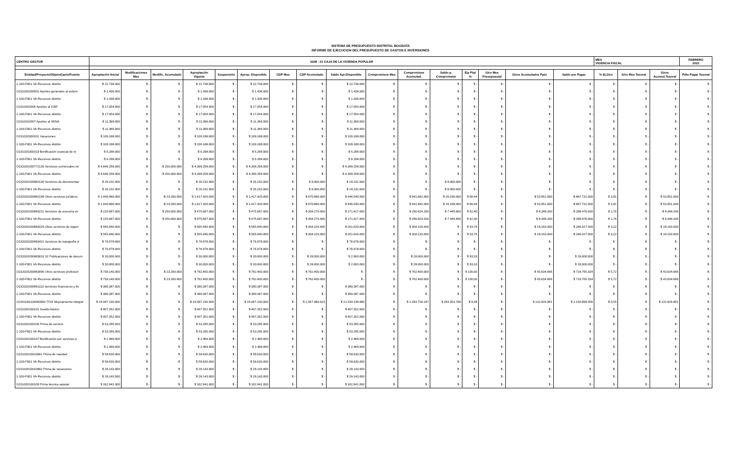SISTEMA DE PRESUPUESTO DISTRITAL BOGDATA
INFORME DE EJECUCION DEL PRESUPUESTO DE GASTOS E INVERSIONES
| CENTRO GESTOR | 0208 - 01 CAJA DE LA VIVIENDA POPULAR | | | | | | | | | | | | | | | | MES VIGENCIA FISCAL | | | FEBRERO 2022 |
| Entidad/Proyecto/ObjetoGasto/Fuente | Apropiación Inicial | Modificaciones Mes | Modific. Acumulado | Apropiación Vigente | Suspensión | Aprop. Disponible | CDP Mes | CDP Acumulado | Saldo Apr.Disponible | Compromisos Mes | Compromisos Acumulad. | Saldo p. Comprometer | Eje Ptal % | Giro Mes Presupuestal | Giros Acumulados Ppto | Saldo por Pagar | % Ej.Giro | Giro Mes Tesoral | Giros Acumul.Tesoral | Pdte Pagar Tesoral |
| 1-100-F001 VA-Recursos distrito | $ 22.738.000 | $ - | $ - | $ 22.738.000 | $ - | $ 22.738.000 | $ - | $ - | $ 22.738.000 | $ - | $ - | $ - | $ - | $ - | $ - | $ - | $ - | $ - | $ - | $ - |
| O231020200501 Aportes generales al sistem | $ 1.438.000 | $ - | $ - | $ 1.438.000 | $ - | $ 1.438.000 | $ - | $ - | $ 1.438.000 | $ - | $ - | $ - | $ - | $ - | $ - | $ - | $ - | $ - | $ - | $ - |
| 1-100-F001 VA-Recursos distrito | $ 1.438.000 | $ - | $ - | $ 1.438.000 | $ - | $ 1.438.000 | $ - | $ - | $ 1.438.000 | $ - | $ - | $ - | $ - | $ - | $ - | $ - | $ - | $ - | $ - | $ - |
| O2310202006 Aportes al ICBF | $ 17.054.000 | $ - | $ - | $ 17.054.000 | $ - | $ 17.054.000 | $ - | $ - | $ 17.054.000 | $ - | $ - | $ - | $ - | $ - | $ - | $ - | $ - | $ - | $ - | $ - |
| 1-100-F001 VA-Recursos distrito | $ 17.054.000 | $ - | $ - | $ 17.054.000 | $ - | $ 17.054.000 | $ - | $ - | $ 17.054.000 | $ - | $ - | $ - | $ - | $ - | $ - | $ - | $ - | $ - | $ - | $ - |
| O2310202007 Aportes al SENA | $ 11.369.000 | $ - | $ - | $ 11.369.000 | $ - | $ 11.369.000 | $ - | $ - | $ 11.369.000 | $ - | $ - | $ - | $ - | $ - | $ - | $ - | $ - | $ - | $ - | $ - |
| 1-100-F001 VA-Recursos distrito | $ 11.369.000 | $ - | $ - | $ 11.369.000 | $ - | $ 11.369.000 | $ - | $ - | $ 11.369.000 | $ - | $ - | $ - | $ - | $ - | $ - | $ - | $ - | $ - | $ - | $ - |
| O231020300101 Vacaciones | $ 109.188.000 | $ - | $ - | $ 109.188.000 | $ - | $ 109.188.000 | $ - | $ - | $ 109.188.000 | $ - | $ - | $ - | $ - | $ - | $ - | $ - | $ - | $ - | $ - | $ - |
| 1-100-F001 VA-Recursos distrito | $ 109.188.000 | $ - | $ - | $ 109.188.000 | $ - | $ 109.188.000 | $ - | $ - | $ 109.188.000 | $ - | $ - | $ - | $ - | $ - | $ - | $ - | $ - | $ - | $ - | $ - |
| O231020300103 Bonificación especial de re | $ 6.298.000 | $ - | $ - | $ 6.298.000 | $ - | $ 6.298.000 | $ - | $ - | $ 6.298.000 | $ - | $ - | $ - | $ - | $ - | $ - | $ - | $ - | $ - | $ - | $ - |
| 1-100-F001 VA-Recursos distrito | $ 6.298.000 | $ - | $ - | $ 6.298.000 | $ - | $ 6.298.000 | $ - | $ - | $ 6.298.000 | $ - | $ - | $ - | $ - | $ - | $ - | $ - | $ - | $ - | $ - | $ - |
| O232020200772130 Servicios comerciales rel | $ 4.649.258.000 | $ - | -$ 250.000.000 | $ 4.399.258.000 | $ - | $ 4.399.258.000 | $ - | $ - | $ 4.399.258.000 | $ - | $ - | $ - | $ - | $ - | $ - | $ - | $ - | $ - | $ - | $ - |
| 1-100-F001 VA-Recursos distrito | $ 4.649.258.000 | $ - | -$ 250.000.000 | $ 4.399.258.000 | $ - | $ 4.399.258.000 | $ - | $ - | $ 4.399.258.000 | $ - | $ - | $ - | $ - | $ - | $ - | $ - | $ - | $ - | $ - | $ - |
| O232020200882130 Servicios de documentac | $ 26.232.000 | $ - | $ - | $ 26.232.000 | $ - | $ 26.232.000 | $ - | $ 8.000.000 | $ 18.232.000 | $ - | $ - | $ 8.000.000 | $ - | $ - | $ - | $ - | $ - | $ - | $ - | $ - |
| 1-100-F001 VA-Recursos distrito | $ 26.232.000 | $ - | $ - | $ 26.232.000 | $ - | $ 26.232.000 | $ - | $ 8.000.000 | $ 18.232.000 | $ - | $ - | $ 8.000.000 | $ - | $ - | $ - | $ - | $ - | $ - | $ - | $ - |
| O232020200882199 Otros servicios jurídicos | $ 1.440.680.000 | $ - | -$ 23.260.000 | $ 1.417.420.000 | $ - | $ 1.417.420.000 | $ - | $ 970.880.000 | $ 446.540.000 | $ - | $ 941.682.000 | $ 29.198.000 | $ 66,44 | $ - | $ 53.951.000 | $ 887.731.000 | $ 3,81 | $ - | $ 53.951.000 | $ - |
| 1-100-F001 VA-Recursos distrito | $ 1.440.680.000 | $ - | -$ 23.260.000 | $ 1.417.420.000 | $ - | $ 1.417.420.000 | $ - | $ 970.880.000 | $ 446.540.000 | $ - | $ 941.682.000 | $ 29.198.000 | $ 66,44 | $ - | $ 53.951.000 | $ 887.731.000 | $ 3,81 | $ - | $ 53.951.000 | $ - |
| O232020200883211 Servicios de asesoría en | $ 225.687.000 | $ - | $ 250.000.000 | $ 475.687.000 | $ - | $ 475.687.000 | $ - | $ 304.270.000 | $ 171.417.000 | $ - | $ 296.824.200 | $ 7.445.800 | $ 62,40 | $ - | $ 8.348.200 | $ 288.476.000 | $ 1,76 | $ - | $ 8.348.200 | $ - |
| 1-100-F001 VA-Recursos distrito | $ 225.687.000 | $ - | $ 250.000.000 | $ 475.687.000 | $ - | $ 475.687.000 | $ - | $ 304.270.000 | $ 171.417.000 | $ - | $ 296.824.200 | $ 7.445.800 | $ 62,40 | $ - | $ 8.348.200 | $ 288.476.000 | $ 1,76 | $ - | $ 8.348.200 | $ - |
| O232020200883329 Otros servicios de ingeni | $ 565.840.000 | $ - | $ - | $ 565.840.000 | $ - | $ 565.840.000 | $ - | $ 304.220.000 | $ 261.620.000 | $ - | $ 304.220.000 | $ - | $ 53,76 | $ - | $ 18.193.000 | $ 286.027.000 | $ 3,22 | $ - | $ 18.193.000 | $ - |
| 1-100-F001 VA-Recursos distrito | $ 565.840.000 | $ - | $ - | $ 565.840.000 | $ - | $ 565.840.000 | $ - | $ 304.220.000 | $ 261.620.000 | $ - | $ 304.220.000 | $ - | $ 53,76 | $ - | $ 18.193.000 | $ 286.027.000 | $ 3,22 | $ - | $ 18.193.000 | $ - |
| O232020200883421 Servicios de topografía d | $ 76.978.000 | $ - | $ - | $ 76.978.000 | $ - | $ 76.978.000 | $ - | $ - | $ 76.978.000 | $ - | $ - | $ - | $ - | $ - | $ - | $ - | $ - | $ - | $ - | $ - |
| 1-100-F001 VA-Recursos distrito | $ 76.978.000 | $ - | $ - | $ 76.978.000 | $ - | $ 76.978.000 | $ - | $ - | $ 76.978.000 | $ - | $ - | $ - | $ - | $ - | $ - | $ - | $ - | $ - | $ - | $ - |
| O232020200883632 02 Publicaciones de docum | $ 30.000.000 | $ - | $ - | $ 30.000.000 | $ - | $ 30.000.000 | $ - | $ 28.000.000 | $ 2.000.000 | $ - | $ 28.000.000 | $ - | $ 93,33 | $ - | $ - | $ 28.000.000 | $ - | $ - | $ - | $ - |
| 1-100-F001 VA-Recursos distrito | $ 30.000.000 | $ - | $ - | $ 30.000.000 | $ - | $ 30.000.000 | $ - | $ 28.000.000 | $ 2.000.000 | $ - | $ 28.000.000 | $ - | $ 93,33 | $ - | $ - | $ 28.000.000 | $ - | $ - | $ - | $ - |
| O232020200883990 Otros servicios profesion | $ 739.140.000 | $ - | $ 23.260.000 | $ 762.400.000 | $ - | $ 762.400.000 | $ - | $ 762.400.000 | $ - | $ - | $ 762.400.000 | $ - | $ 100,00 | $ - | $ 43.634.666 | $ 718.765.334 | $ 5,72 | $ - | $ 43.634.666 | $ - |
| 1-100-F001 VA-Recursos distrito | $ 739.140.000 | $ - | $ 23.260.000 | $ 762.400.000 | $ - | $ 762.400.000 | $ - | $ 762.400.000 | $ - | $ - | $ 762.400.000 | $ - | $ 100,00 | $ - | $ 43.634.666 | $ 718.765.334 | $ 5,72 | $ - | $ 43.634.666 | $ - |
| O232020200991113 Servicios financieros y fis | $ 380.387.000 | $ - | $ - | $ 380.387.000 | $ - | $ 380.387.000 | $ - | $ - | $ 380.387.000 | $ - | $ - | $ - | $ - | $ - | $ - | $ - | $ - | $ - | $ - | $ - |
| 1-100-F001 VA-Recursos distrito | $ 380.387.000 | $ - | $ - | $ 380.387.000 | $ - | $ 380.387.000 | $ - | $ - | $ 380.387.000 | $ - | $ - | $ - | $ - | $ - | $ - | $ - | $ - | $ - | $ - | $ - |
| O2301160119000000 7703 Mejoramiento integral | $ 24.097.230.000 | $ - | $ - | $ 24.097.230.000 | $ - | $ 24.097.230.000 | $ - | $ 2.567.080.015 | $ 21.530.149.985 | $ - | $ 2.283.726.247 | $ 283.353.768 | $ 9,48 | $ - | $ 132.826.891 | $ 2.150.899.356 | $ 0,55 | $ - | $ 132.826.891 | $ - |
| O231020100101 Sueldo básico | $ 407.352.000 | $ - | $ - | $ 407.352.000 | $ - | $ 407.352.000 | $ - | $ - | $ 407.352.000 | $ - | $ - | $ - | $ - | $ - | $ - | $ - | $ - | $ - | $ - | $ - |
| 1-100-F001 VA-Recursos distrito | $ 407.352.000 | $ - | $ - | $ 407.352.000 | $ - | $ 407.352.000 | $ - | $ - | $ 407.352.000 | $ - | $ - | $ - | $ - | $ - | $ - | $ - | $ - | $ - | $ - | $ - |
| O231020100106 Prima de servicio | $ 53.285.000 | $ - | $ - | $ 53.285.000 | $ - | $ 53.285.000 | $ - | $ - | $ 53.285.000 | $ - | $ - | $ - | $ - | $ - | $ - | $ - | $ - | $ - | $ - | $ - |
| 1-100-F001 VA-Recursos distrito | $ 53.285.000 | $ - | $ - | $ 53.285.000 | $ - | $ 53.285.000 | $ - | $ - | $ 53.285.000 | $ - | $ - | $ - | $ - | $ - | $ - | $ - | $ - | $ - | $ - | $ - |
| O231020100107 Bonificación por servicios p | $ 2.469.000 | $ - | $ - | $ 2.469.000 | $ - | $ 2.469.000 | $ - | $ - | $ 2.469.000 | $ - | $ - | $ - | $ - | $ - | $ - | $ - | $ - | $ - | $ - | $ - |
| 1-100-F001 VA-Recursos distrito | $ 2.469.000 | $ - | $ - | $ 2.469.000 | $ - | $ 2.469.000 | $ - | $ - | $ 2.469.000 | $ - | $ - | $ - | $ - | $ - | $ - | $ - | $ - | $ - | $ - | $ - |
| O23102010010801 Prima de navidad | $ 58.630.000 | $ - | $ - | $ 58.630.000 | $ - | $ 58.630.000 | $ - | $ - | $ 58.630.000 | $ - | $ - | $ - | $ - | $ - | $ - | $ - | $ - | $ - | $ - | $ - |
| 1-100-F001 VA-Recursos distrito | $ 58.630.000 | $ - | $ - | $ 58.630.000 | $ - | $ 58.630.000 | $ - | $ - | $ 58.630.000 | $ - | $ - | $ - | $ - | $ - | $ - | $ - | $ - | $ - | $ - | $ - |
| O23102010010802 Prima de vacaciones | $ 28.143.000 | $ - | $ - | $ 28.143.000 | $ - | $ 28.143.000 | $ - | $ - | $ 28.143.000 | $ - | $ - | $ - | $ - | $ - | $ - | $ - | $ - | $ - | $ - | $ - |
| 1-100-F001 VA-Recursos distrito | $ 28.143.000 | $ - | $ - | $ 28.143.000 | $ - | $ 28.143.000 | $ - | $ - | $ 28.143.000 | $ - | $ - | $ - | $ - | $ - | $ - | $ - | $ - | $ - | $ - | $ - |
| O231020100109 Prima técnica salarial | $ 162.941.000 | $ - | $ - | $ 162.941.000 | $ - | $ 162.941.000 | $ - | $ - | $ 162.941.000 | $ - | $ - | $ - | $ - | $ - | $ - | $ - | $ - | $ - | $ - | $ - |